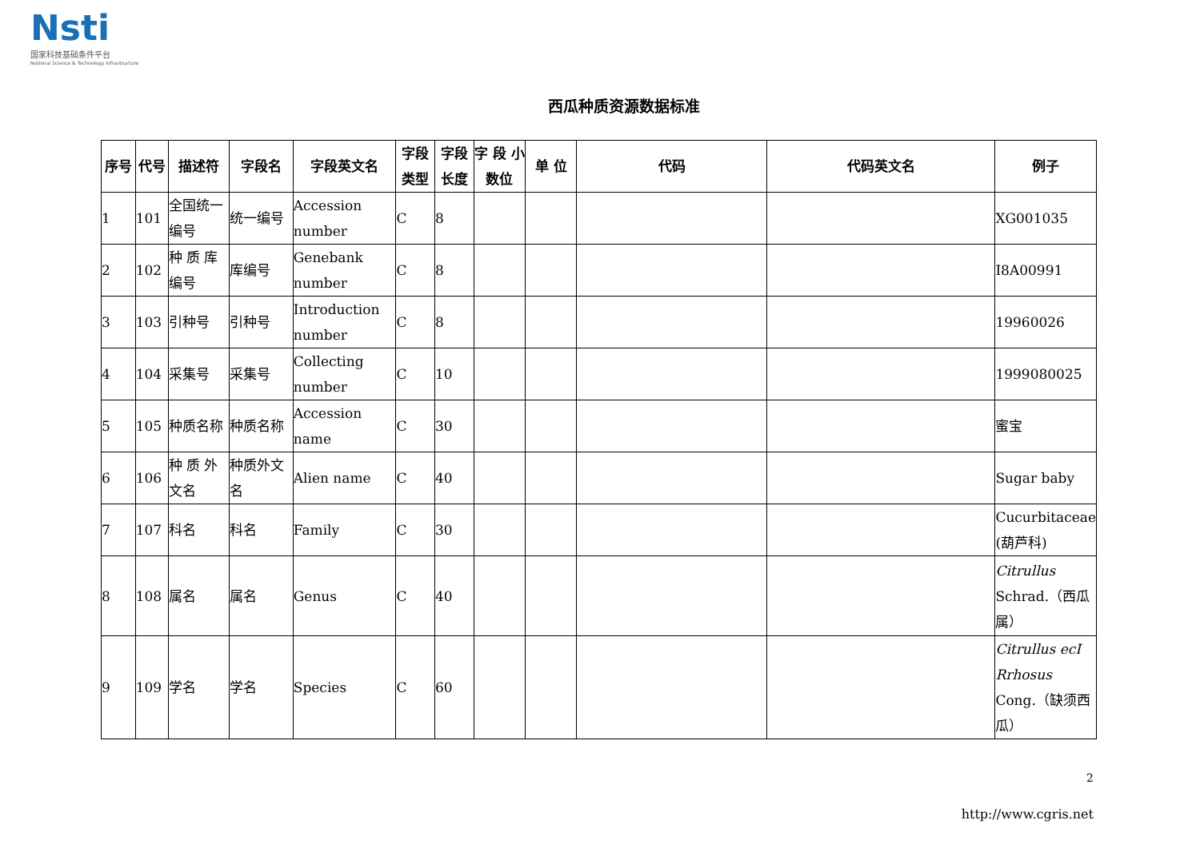Nsti
国家科技基础条件平台
National Science & Technology Infrastructure
西瓜种质资源数据标准
| 序号 | 代号 | 描述符 | 字段名 | 字段英文名 | 字段类型 | 字段长度 | 字 段 小数位 | 单 位 | 代码 | 代码英文名 | 例子 |
| --- | --- | --- | --- | --- | --- | --- | --- | --- | --- | --- | --- |
| 1 | 101 | 全国统一编号 | 统一编号 | Accession number | C | 8 | | | | | XG001035 |
| 2 | 102 | 种 质 库编号 | 库编号 | Genebank number | C | 8 | | | | | I8A00991 |
| 3 | 103 | 引种号 | 引种号 | Introduction number | C | 8 | | | | | 19960026 |
| 4 | 104 | 采集号 | 采集号 | Collecting number | C | 10 | | | | | 1999080025 |
| 5 | 105 | 种质名称 | 种质名称 | Accession name | C | 30 | | | | | 蜜宝 |
| 6 | 106 | 种 质 外文名 | 种质外文名 | Alien name | C | 40 | | | | | Sugar baby |
| 7 | 107 | 科名 | 科名 | Family | C | 30 | | | | | Cucurbitaceae (葫芦科) |
| 8 | 108 | 属名 | 属名 | Genus | C | 40 | | | | | Citrullus Schrad.（西瓜属） |
| 9 | 109 | 学名 | 学名 | Species | C | 60 | | | | | Citrullus ecI Rrhosus Cong.（缺须西瓜） |
2
http://www.cgris.net